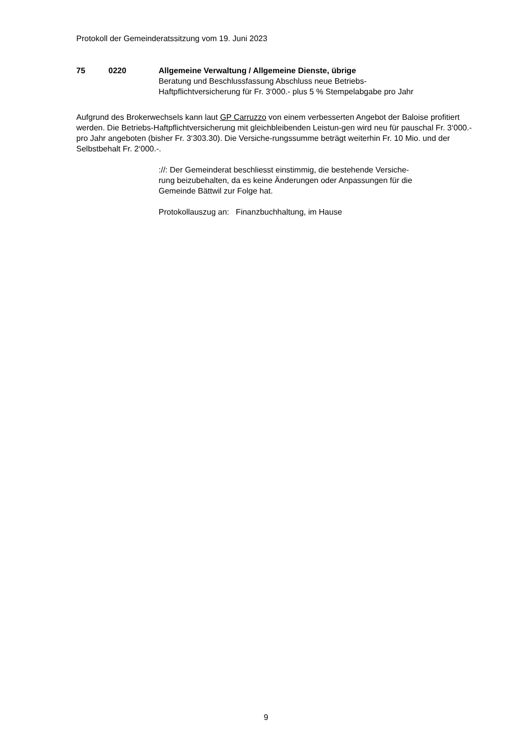Protokoll der Gemeinderatssitzung vom 19. Juni 2023
75 0220 Allgemeine Verwaltung / Allgemeine Dienste, übrige
Beratung und Beschlussfassung Abschluss neue Betriebs-
Haftpflichtversicherung für Fr. 3‘000.- plus 5 % Stempelabgabe pro Jahr
Aufgrund des Brokerwechsels kann laut GP Carruzzo von einem verbesserten Angebot der Baloise profitiert werden. Die Betriebs-Haftpflichtversicherung mit gleichbleibenden Leistun-gen wird neu für pauschal Fr. 3‘000.- pro Jahr angeboten (bisher Fr. 3‘303.30). Die Versiche-rungssumme beträgt weiterhin Fr. 10 Mio. und der Selbstbehalt Fr. 2‘000.-.
://: Der Gemeinderat beschliesst einstimmig, die bestehende Versiche-
rung beizubehalten, da es keine Änderungen oder Anpassungen für die
Gemeinde Bättwil zur Folge hat.
Protokollauszug an: Finanzbuchhaltung, im Hause
9